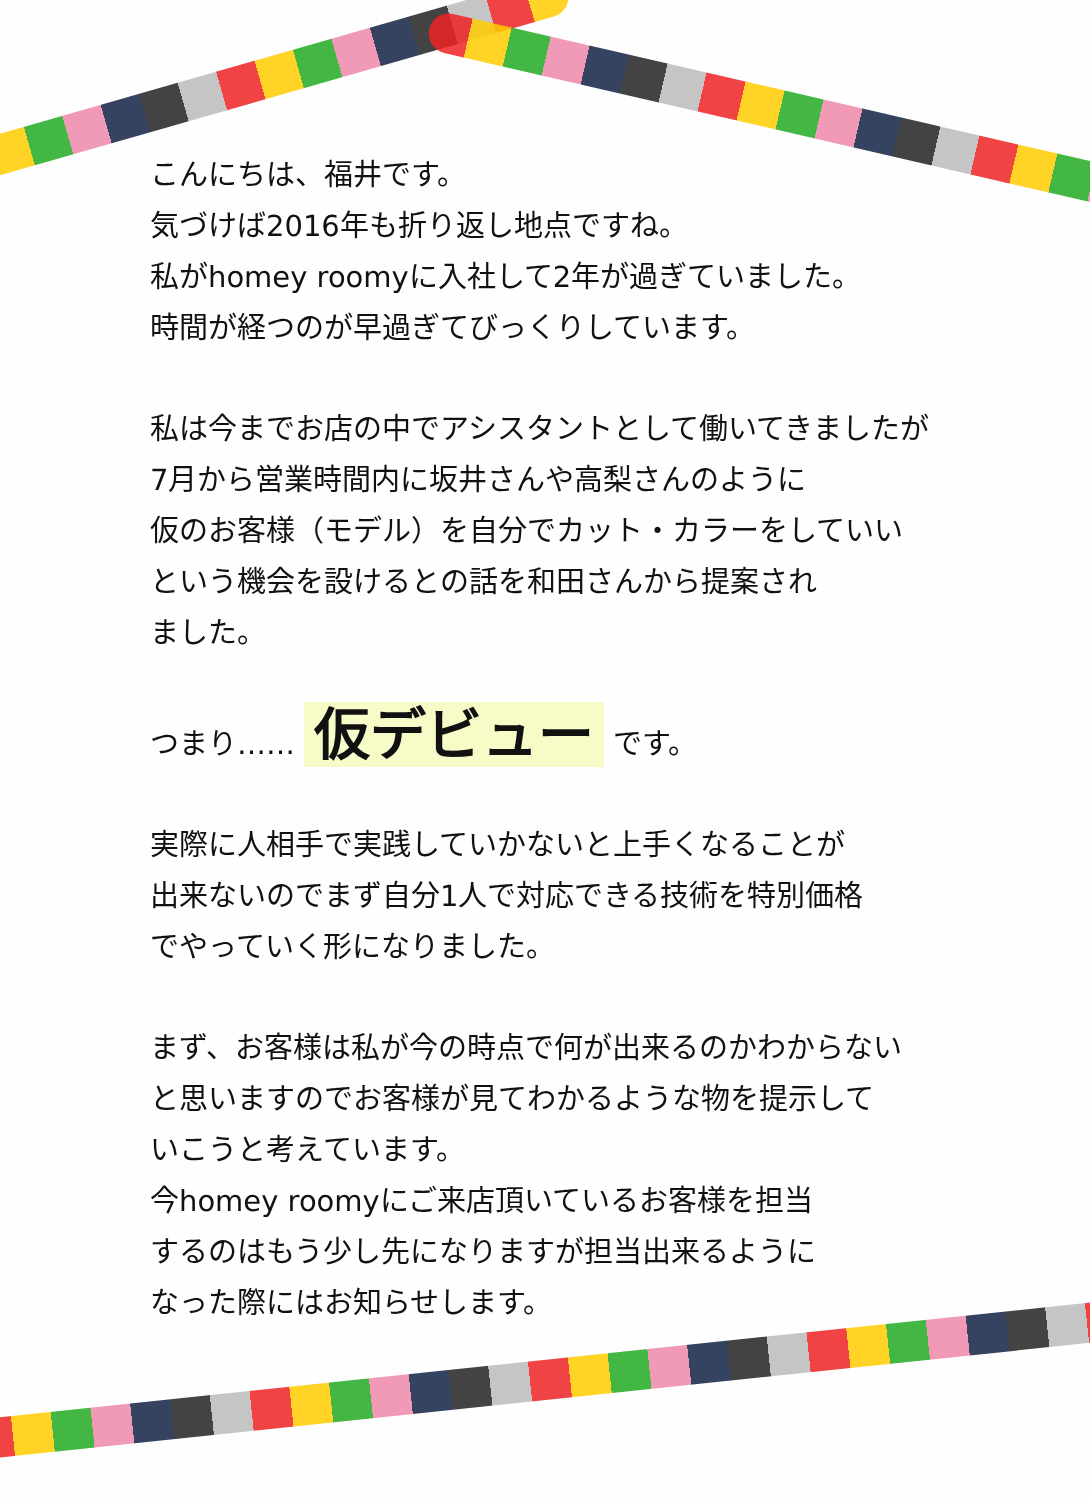こんにちは、福井です。
気づけば2016年も折り返し地点ですね。
私がhomey roomyに入社して2年が過ぎていました。
時間が経つのが早過ぎてびっくりしています。
私は今までお店の中でアシスタントとして働いてきましたが
7月から営業時間内に坂井さんや高梨さんのように
仮のお客様（モデル）を自分でカット・カラーをしていい
という機会を設けるとの話を和田さんから提案され
ました。
つまり…… 仮デビュー です。
実際に人相手で実践していかないと上手くなることが
出来ないのでまず自分1人で対応できる技術を特別価格
でやっていく形になりました。
まず、お客様は私が今の時点で何が出来るのかわからない
と思いますのでお客様が見てわかるような物を提示して
いこうと考えています。
今homey roomyにご来店頂いているお客様を担当
するのはもう少し先になりますが担当出来るように
なった際にはお知らせします。